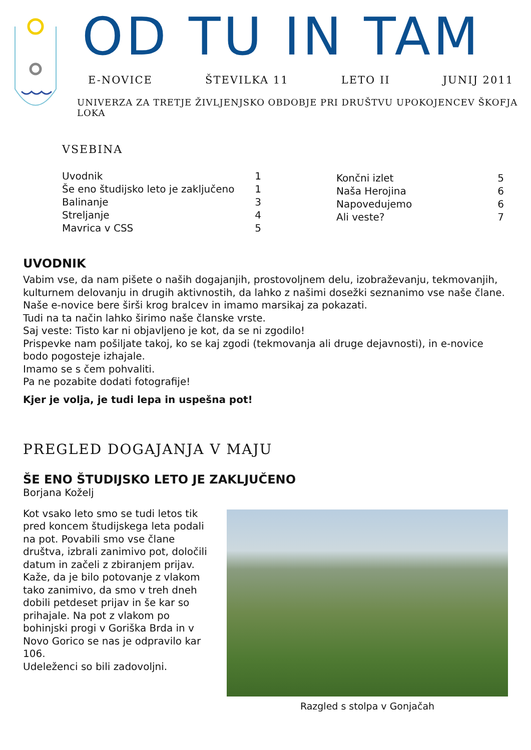OD TU IN TAM
E-NOVICE ŠTEVILKA 11 LETO II JUNIJ 2011
UNIVERZA ZA TRETJE ŽIVLJENJSKO OBDOBJE PRI DRUŠTVU UPOKOJENCEV ŠKOFJA LOKA
VSEBINA
Uvodnik 1
Še eno študijsko leto je zaključeno 1
Balinanje 3
Streljanje 4
Mavrica v CSS 5
Končni izlet 5
Naša Herojina 6
Napovedujemo 6
Ali veste? 7
UVODNIK
Vabim vse, da nam pišete o naših dogajanjih, prostovoljnem delu, izobraževanju, tekmovanjih, kulturnem delovanju in drugih aktivnostih, da lahko z našimi dosežki seznanimo vse naše člane. Naše e-novice bere širši krog bralcev in imamo marsikaj za pokazati.
Tudi na ta način lahko širimo naše članske vrste.
Saj veste: Tisto kar ni objavljeno je kot, da se ni zgodilo!
Prispevke nam pošiljate takoj, ko se kaj zgodi (tekmovanja ali druge dejavnosti), in e-novice bodo pogosteje izhajale.
Imamo se s čem pohvaliti.
Pa ne pozabite dodati fotografije!
Kjer je volja, je tudi lepa in uspešna pot!
PREGLED DOGAJANJA V MAJU
ŠE ENO ŠTUDIJSKO LETO JE ZAKLJUČENO
Borjana Koželj
Kot vsako leto smo se tudi letos tik pred koncem študijskega leta podali na pot. Povabili smo vse člane društva, izbrali zanimivo pot, določili datum in začeli z zbiranjem prijav. Kaže, da je bilo potovanje z vlakom tako zanimivo, da smo v treh dneh dobili petdeset prijav in še kar so prihajale. Na pot z vlakom po bohinjski progi v Goriška Brda in v Novo Gorico se nas je odpravilo kar 106.
Udeleženci so bili zadovoljni.
Razgled s stolpa v Gonjačah